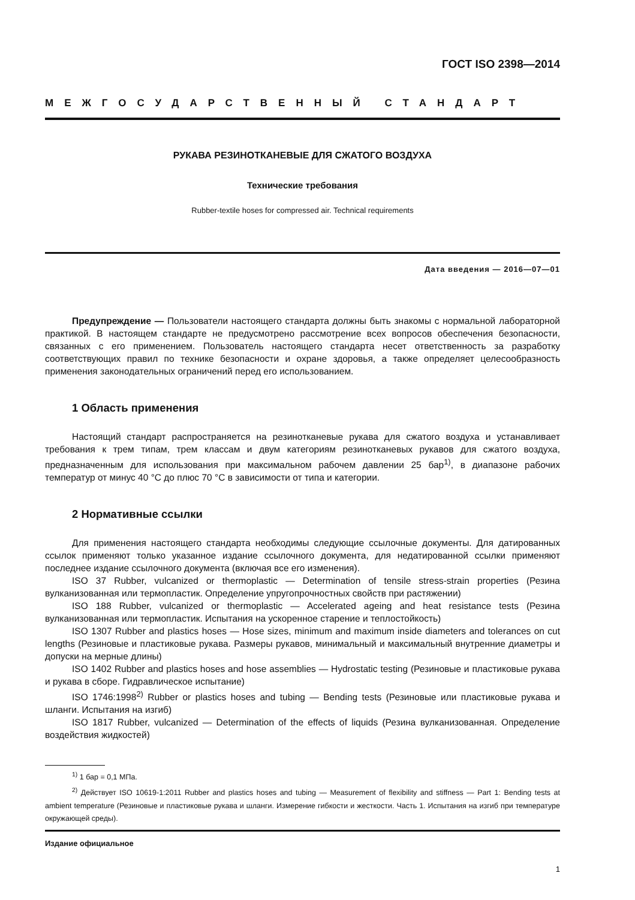ГОСТ ISO 2398—2014
МЕЖГОСУДАРСТВЕННЫЙ СТАНДАРТ
РУКАВА РЕЗИНОТКАНЕВЫЕ ДЛЯ СЖАТОГО ВОЗДУХА
Технические требования
Rubber-textile hoses for compressed air. Technical requirements
Дата введения — 2016—07—01
Предупреждение — Пользователи настоящего стандарта должны быть знакомы с нормальной лабораторной практикой. В настоящем стандарте не предусмотрено рассмотрение всех вопросов обеспечения безопасности, связанных с его применением. Пользователь настоящего стандарта несет ответственность за разработку соответствующих правил по технике безопасности и охране здоровья, а также определяет целесообразность применения законодательных ограничений перед его использованием.
1 Область применения
Настоящий стандарт распространяется на резинотканевые рукава для сжатого воздуха и устанавливает требования к трем типам, трем классам и двум категориям резинотканевых рукавов для сжатого воздуха, предназначенным для использования при максимальном рабочем давлении 25 бар<sup>1)</sup>, в диапазоне рабочих температур от минус 40 °С до плюс 70 °С в зависимости от типа и категории.
2 Нормативные ссылки
Для применения настоящего стандарта необходимы следующие ссылочные документы. Для датированных ссылок применяют только указанное издание ссылочного документа, для недатированной ссылки применяют последнее издание ссылочного документа (включая все его изменения).
ISO 37 Rubber, vulcanized or thermoplastic — Determination of tensile stress-strain properties (Резина вулканизованная или термопластик. Определение упругопрочностных свойств при растяжении)
ISO 188 Rubber, vulcanized or thermoplastic — Accelerated ageing and heat resistance tests (Резина вулканизованная или термопластик. Испытания на ускоренное старение и теплостойкость)
ISO 1307 Rubber and plastics hoses — Hose sizes, minimum and maximum inside diameters and tolerances on cut lengths (Резиновые и пластиковые рукава. Размеры рукавов, минимальный и максимальный внутренние диаметры и допуски на мерные длины)
ISO 1402 Rubber and plastics hoses and hose assemblies — Hydrostatic testing (Резиновые и пластиковые рукава и рукава в сборе. Гидравлическое испытание)
ISO 1746:1998<sup>2)</sup> Rubber or plastics hoses and tubing — Bending tests (Резиновые или пластиковые рукава и шланги. Испытания на изгиб)
ISO 1817 Rubber, vulcanized — Determination of the effects of liquids (Резина вулканизованная. Определение воздействия жидкостей)
<sup>1)</sup> 1 бар = 0,1 МПа.
<sup>2)</sup> Действует ISO 10619-1:2011 Rubber and plastics hoses and tubing — Measurement of flexibility and stiffness — Part 1: Bending tests at ambient temperature (Резиновые и пластиковые рукава и шланги. Измерение гибкости и жесткости. Часть 1. Испытания на изгиб при температуре окружающей среды).
Издание официальное
1